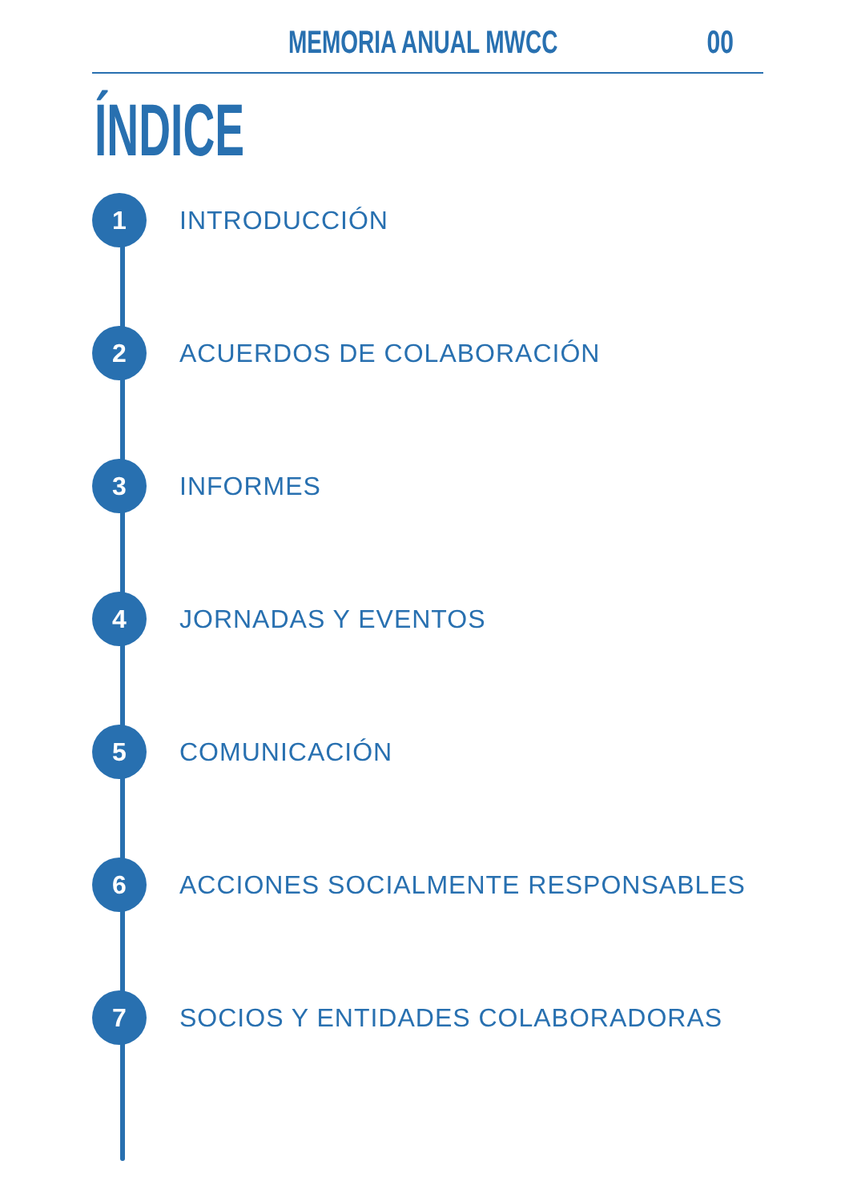MEMORIA ANUAL MWCC 00
ÍNDICE
1
INTRODUCCIÓN
2
ACUERDOS DE COLABORACIÓN
3
INFORMES
4
JORNADAS Y EVENTOS
5
COMUNICACIÓN
6
ACCIONES SOCIALMENTE RESPONSABLES
7
SOCIOS Y ENTIDADES COLABORADORAS